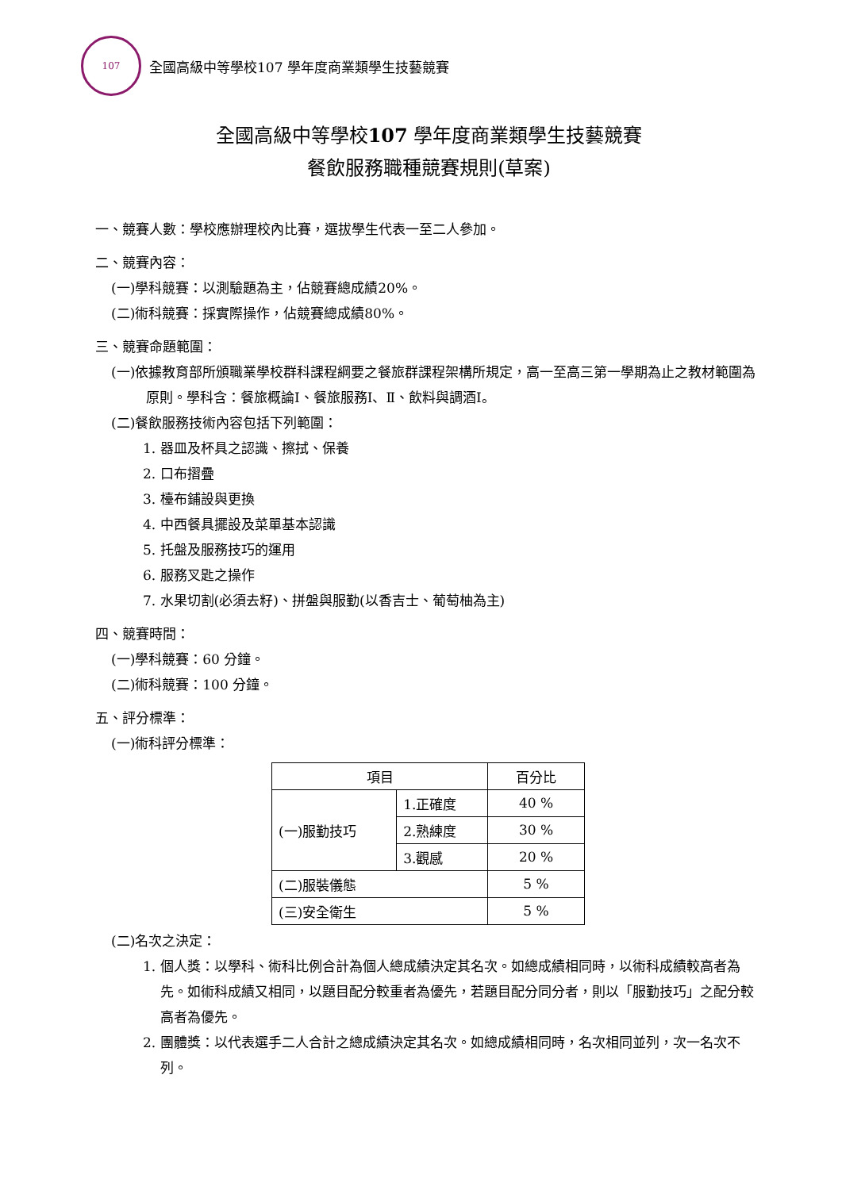107
全國高級中等學校107 學年度商業類學生技藝競賽
全國高級中等學校107 學年度商業類學生技藝競賽
餐飲服務職種競賽規則(草案)
一、競賽人數：學校應辦理校內比賽，選拔學生代表一至二人參加。
二、競賽內容：
(一)學科競賽：以測驗題為主，佔競賽總成績20%。
(二)術科競賽：採實際操作，佔競賽總成績80%。
三、競賽命題範圍：
(一)依據教育部所頒職業學校群科課程綱要之餐旅群課程架構所規定，高一至高三第一學期為止之教材範圍為原則。學科含：餐旅概論Ⅰ、餐旅服務Ⅰ、Ⅱ、飲料與調酒Ⅰ。
(二)餐飲服務技術內容包括下列範圍：
1. 器皿及杯具之認識、擦拭、保養
2. 口布摺疊
3. 檯布鋪設與更換
4. 中西餐具擺設及菜單基本認識
5. 托盤及服務技巧的運用
6. 服務叉匙之操作
7. 水果切割(必須去籽)、拼盤與服勤(以香吉士、葡萄柚為主)
四、競賽時間：
(一)學科競賽：60 分鐘。
(二)術科競賽：100 分鐘。
五、評分標準：
(一)術科評分標準：
| 項目 | | 百分比 |
| --- | --- | --- |
| (一)服勤技巧 | 1.正確度 | 40 % |
| | 2.熟練度 | 30 % |
| | 3.觀感 | 20 % |
| (二)服裝儀態 | | 5 % |
| (三)安全衛生 | | 5 % |
(二)名次之決定：
1. 個人獎：以學科、術科比例合計為個人總成績決定其名次。如總成績相同時，以術科成績較高者為先。如術科成績又相同，以題目配分較重者為優先，若題目配分同分者，則以「服勤技巧」之配分較高者為優先。
2. 團體獎：以代表選手二人合計之總成績決定其名次。如總成績相同時，名次相同並列，次一名次不列。